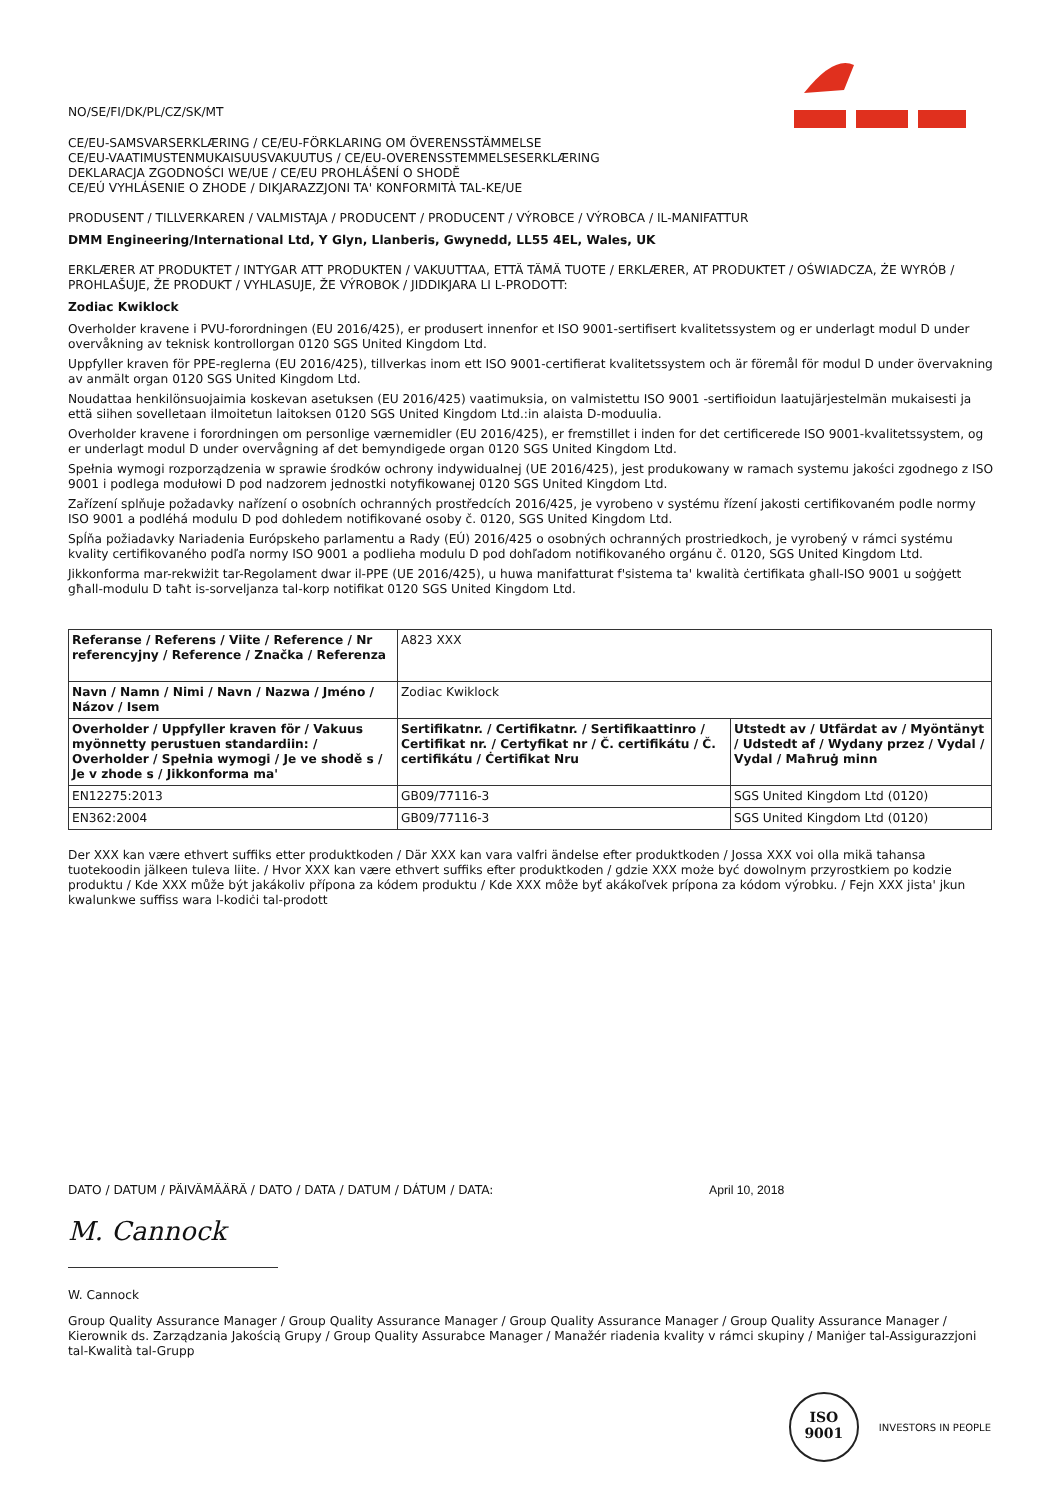NO/SE/FI/DK/PL/CZ/SK/MT
CE/EU-SAMSVARSERKLÆRING / CE/EU-FÖRKLARING OM ÖVERENSSTÄMMELSE
CE/EU-VAATIMUSTENMUKAISUUSVAKUUTUS / CE/EU-OVERENSSTEMMELSESERKLÆRING
DEKLARACJA ZGODNOŚCI WE/UE / CE/EU PROHLÁŠENÍ O SHODĚ
CE/EÚ VYHLÁSENIE O ZHODE / DIKJARAZZJONI TA' KONFORMITÀ TAL-KE/UE
PRODUSENT / TILLVERKAREN / VALMISTAJA / PRODUCENT / PRODUCENT / VÝROBCE / VÝROBCA / IL-MANIFATTUR
DMM Engineering/International Ltd, Y Glyn, Llanberis, Gwynedd, LL55 4EL, Wales, UK
ERKLÆRER AT PRODUKTET / INTYGAR ATT PRODUKTEN / VAKUUTTAA, ETTÄ TÄMÄ TUOTE / ERKLÆRER, AT PRODUKTET / OŚWIADCZA, ŻE WYRÓB / PROHLAŠUJE, ŽE PRODUKT / VYHLASUJE, ŽE VÝROBOK / JIDDIKJARA LI L-PRODOTT:
Zodiac Kwiklock
Overholder kravene i PVU-forordningen (EU 2016/425), er produsert innenfor et ISO 9001-sertifisert kvalitetssystem og er underlagt modul D under overvåkning av teknisk kontrollorgan 0120 SGS United Kingdom Ltd.
Uppfyller kraven för PPE-reglerna (EU 2016/425), tillverkas inom ett ISO 9001-certifierat kvalitetssystem och är föremål för modul D under övervakning av anmält organ 0120 SGS United Kingdom Ltd.
Noudattaa henkilönsuojaimia koskevan asetuksen (EU 2016/425) vaatimuksia, on valmistettu ISO 9001 -sertifioidun laatujärjestelmän mukaisesti ja että siihen sovelletaan ilmoitetun laitoksen 0120 SGS United Kingdom Ltd.:in alaista D-moduulia.
Overholder kravene i forordningen om personlige værnemidler (EU 2016/425), er fremstillet i inden for det certificerede ISO 9001-kvalitetssystem, og er underlagt modul D under overvågning af det bemyndigede organ 0120 SGS United Kingdom Ltd.
Spełnia wymogi rozporządzenia w sprawie środków ochrony indywidualnej (UE 2016/425), jest produkowany w ramach systemu jakości zgodnego z ISO 9001 i podlega modułowi D pod nadzorem jednostki notyfikowanej 0120 SGS United Kingdom Ltd.
Zařízení splňuje požadavky nařízení o osobních ochranných prostředcích 2016/425, je vyrobeno v systému řízení jakosti certifikovaném podle normy ISO 9001 a podléhá modulu D pod dohledem notifikované osoby č. 0120, SGS United Kingdom Ltd.
Spĺňa požiadavky Nariadenia Európskeho parlamentu a Rady (EÚ) 2016/425 o osobných ochranných prostriedkoch, je vyrobený v rámci systému kvality certifikovaného podľa normy ISO 9001 a podlieha modulu D pod dohľadom notifikovaného orgánu č. 0120, SGS United Kingdom Ltd.
Jikkonforma mar-rekwiżit tar-Regolament dwar il-PPE (UE 2016/425), u huwa manifatturat f'sistema ta' kwalità ċertifikata għall-ISO 9001 u soġġett għall-modulu D taħt is-sorveljanza tal-korp notifikat 0120 SGS United Kingdom Ltd.
| Referanse / Referens / Viite / Reference / Nr referencyjny / Reference / Značka / Referenza | A823 XXX | |
| Navn / Namn / Nimi / Navn / Nazwa / Jméno / Názov / Isem | Zodiac Kwiklock | |
| Overholder / Uppfyller kraven för / Vakuus myönnetty perustuen standardiin: / Overholder / Spełnia wymogi / Je ve shodě s / Je v zhode s / Jikkonforma ma' | Sertifikatnr. / Certifikatnr. / Sertifikaattinro / Certifikat nr. / Certyfikat nr / Č. certifikátu / Č. certifikátu / Ċertifikat Nru | Utstedt av / Utfärdat av / Myöntänyt / Udstedt af / Wydany przez / Vydal / Vydal / Maħruġ minn |
| EN12275:2013 | GB09/77116-3 | SGS United Kingdom Ltd (0120) |
| EN362:2004 | GB09/77116-3 | SGS United Kingdom Ltd (0120) |
Der XXX kan være ethvert suffiks etter produktkoden / Där XXX kan vara valfri ändelse efter produktkoden / Jossa XXX voi olla mikä tahansa tuotekoodin jälkeen tuleva liite. / Hvor XXX kan være ethvert suffiks efter produktkoden / gdzie XXX może być dowolnym przyrostkiem po kodzie produktu / Kde XXX může být jakákoliv přípona za kódem produktu / Kde XXX môže byť akákoľvek prípona za kódom výrobku. / Fejn XXX jista' jkun kwalunkwe suffiss wara l-kodiċi tal-prodott
DATO / DATUM / PÄIVÄMÄÄRÄ / DATO / DATA / DATUM / DÁTUM / DATA: April 10, 2018
M. Cannock
W. Cannock
Group Quality Assurance Manager / Group Quality Assurance Manager / Group Quality Assurance Manager / Group Quality Assurance Manager / Kierownik ds. Zarządzania Jakością Grupy / Group Quality Assurabce Manager / Manažér riadenia kvality v rámci skupiny / Maniġer tal-Assigurazzjoni tal-Kwalità tal-Grupp
ISO
9001
INVESTORS IN PEOPLE